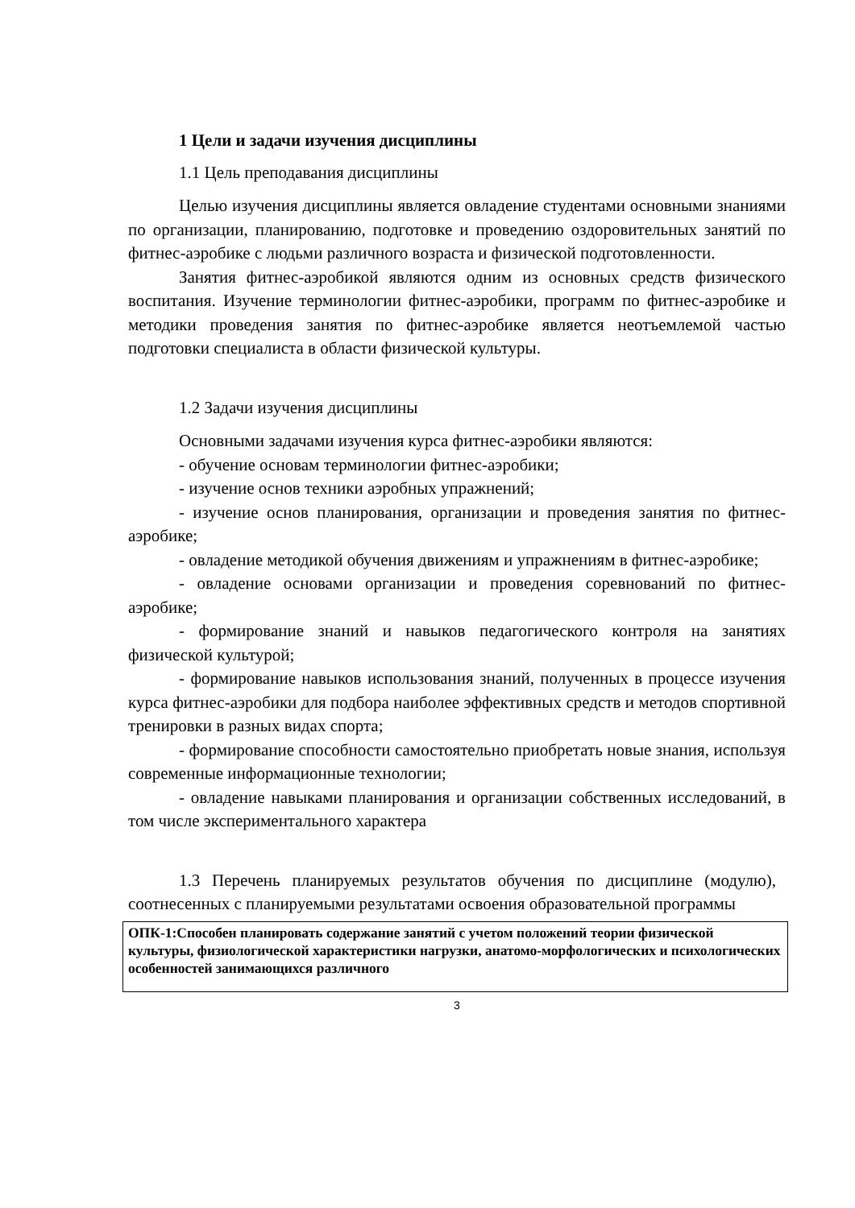1 Цели и задачи изучения дисциплины
1.1 Цель преподавания дисциплины
Целью изучения дисциплины является овладение студентами основными знаниями по организации, планированию, подготовке и проведению оздоровительных занятий по фитнес-аэробике с людьми различного возраста и физической подготовленности.
Занятия фитнес-аэробикой являются одним из основных средств физического воспитания. Изучение терминологии фитнес-аэробики, программ по фитнес-аэробике и методики проведения занятия по фитнес-аэробике является неотъемлемой частью подготовки специалиста в области физической культуры.
1.2 Задачи изучения дисциплины
Основными задачами изучения курса фитнес-аэробики являются:
- обучение основам терминологии фитнес-аэробики;
- изучение основ техники аэробных упражнений;
- изучение основ планирования, организации и проведения занятия по фитнес-аэробике;
- овладение методикой обучения движениям и упражнениям в фитнес-аэробике;
- овладение основами организации и проведения соревнований по фитнес-аэробике;
- формирование знаний и навыков педагогического контроля на занятиях физической культурой;
- формирование навыков использования знаний, полученных в процессе изучения курса фитнес-аэробики для подбора наиболее эффективных средств и методов спортивной тренировки в разных видах спорта;
- формирование способности самостоятельно приобретать новые знания, используя современные информационные технологии;
- овладение навыками планирования и организации собственных исследований, в том числе экспериментального характера
1.3 Перечень планируемых результатов обучения по дисциплине (модулю), соотнесенных с планируемыми результатами освоения образовательной программы
| ОПК-1:Способен планировать содержание занятий с учетом положений теории физической культуры, физиологической характеристики нагрузки, анатомо-морфологических и психологических особенностей занимающихся различного |
3